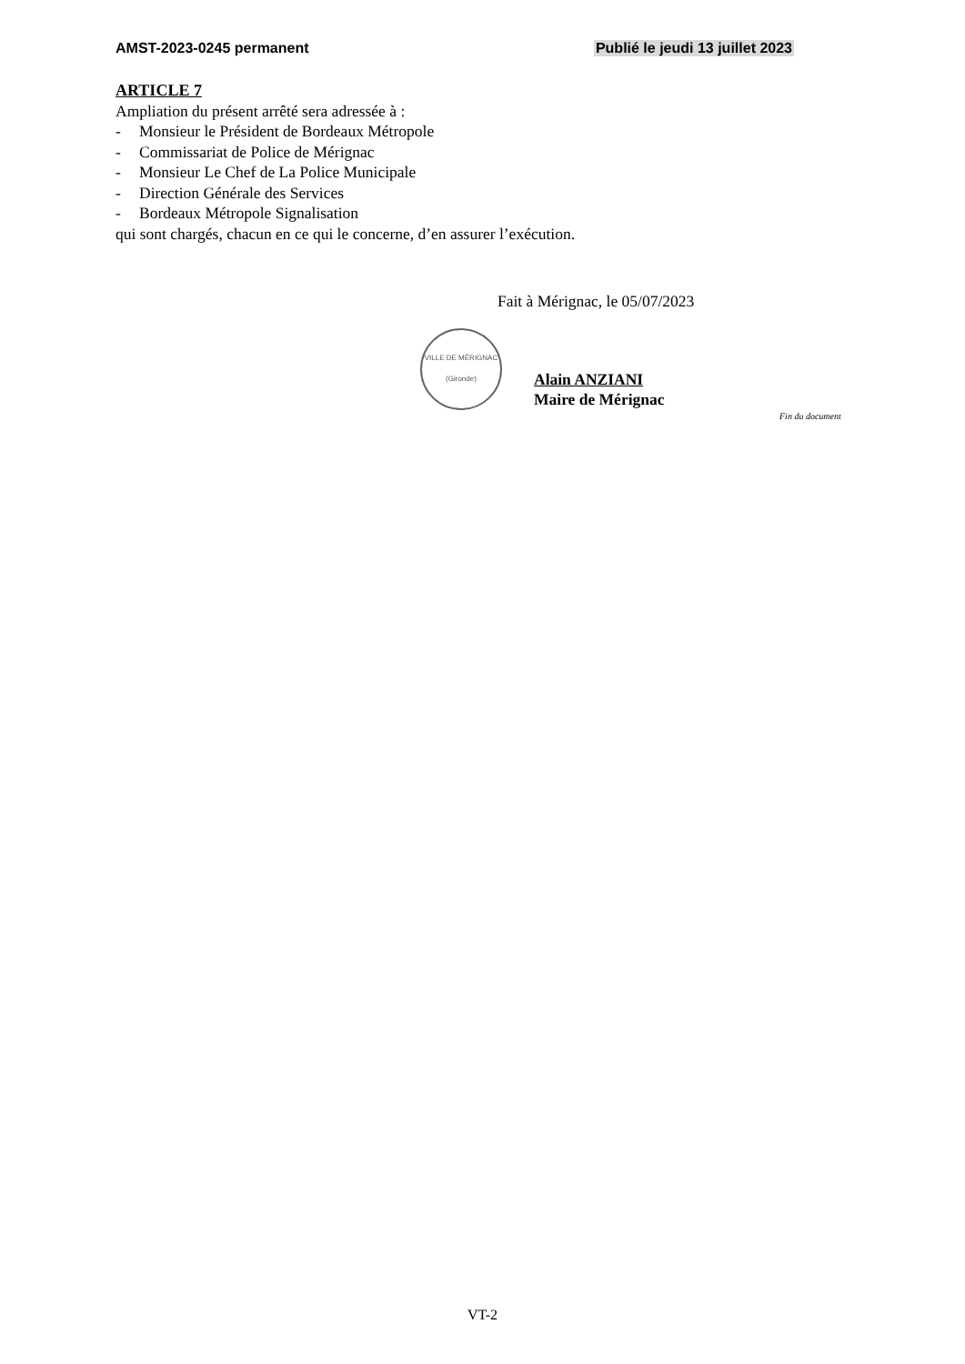AMST-2023-0245 permanent Publié le jeudi 13 juillet 2023
ARTICLE 7
Ampliation du présent arrêté sera adressée à :
- Monsieur le Président de Bordeaux Métropole
- Commissariat de Police de Mérignac
- Monsieur Le Chef de La Police Municipale
- Direction Générale des Services
- Bordeaux Métropole Signalisation
qui sont chargés, chacun en ce qui le concerne, d’en assurer l’exécution.
Fait à Mérignac, le 05/07/2023
VILLE DE MÉRIGNAC
(Gironde)
Alain ANZIANI
Maire de Mérignac
Fin du document
VT-2